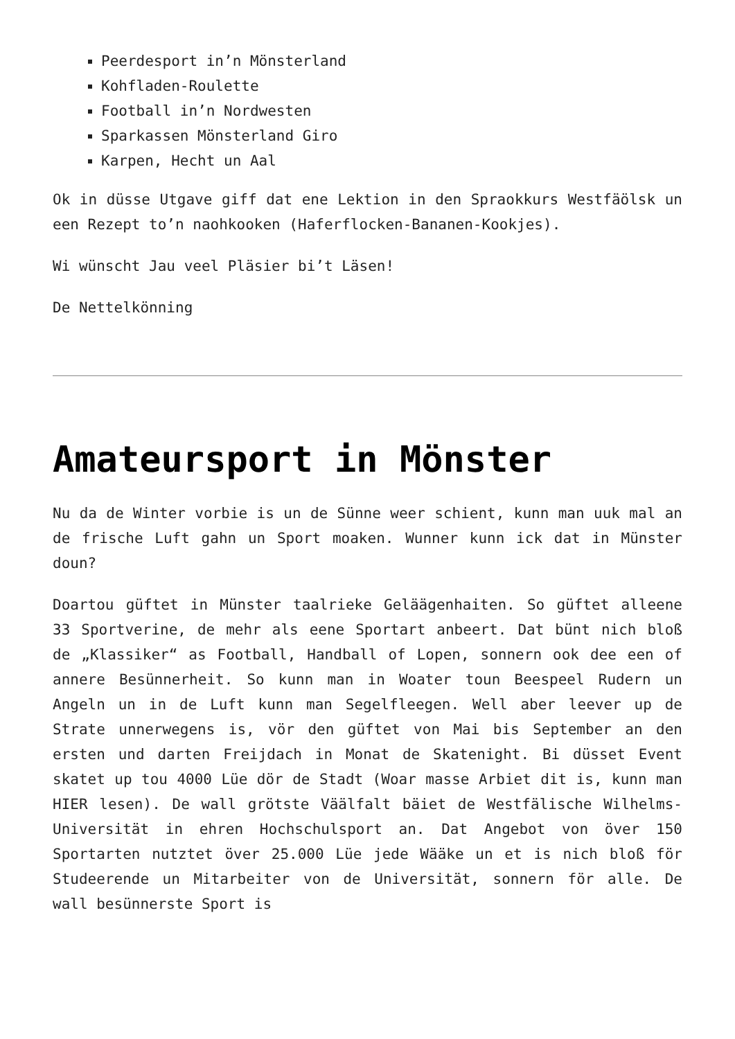Peerdesport in’n Mönsterland
Kohfladen-Roulette
Football in’n Nordwesten
Sparkassen Mönsterland Giro
Karpen, Hecht un Aal
Ok in düsse Utgave giff dat ene Lektion in den Spraokkurs Westfäölsk un een Rezept to’n naohkooken (Haferflocken-Bananen-Kookjes).
Wi wünscht Jau veel Pläsier bi’t Läsen!
De Nettelkönning
Amateursport in Mönster
Nu da de Winter vorbie is un de Sünne weer schient, kunn man uuk mal an de frische Luft gahn un Sport moaken. Wunner kunn ick dat in Münster doun?
Doartou güftet in Münster taalrieke Geläägenhaiten. So güftet alleene 33 Sportverine, de mehr als eene Sportart anbeert. Dat bünt nich bloß de „Klassiker“ as Football, Handball of Lopen, sonnern ook dee een of annere Besünnerheit. So kunn man in Woater toun Beespeel Rudern un Angeln un in de Luft kunn man Segelfleegen. Well aber leever up de Strate unnerwegens is, vör den güftet von Mai bis September an den ersten und darten Freijdach in Monat de Skatenight. Bi düsset Event skatet up tou 4000 Lüe dör de Stadt (Woar masse Arbiet dit is, kunn man HIER lesen). De wall grötste Väälfalt bäiet de Westfälische Wilhelms-Universität in ehren Hochschulsport an. Dat Angebot von över 150 Sportarten nutztet över 25.000 Lüe jede Wääke un et is nich bloß för Studeerende un Mitarbeiter von de Universität, sonnern för alle. De wall besünnerste Sport is